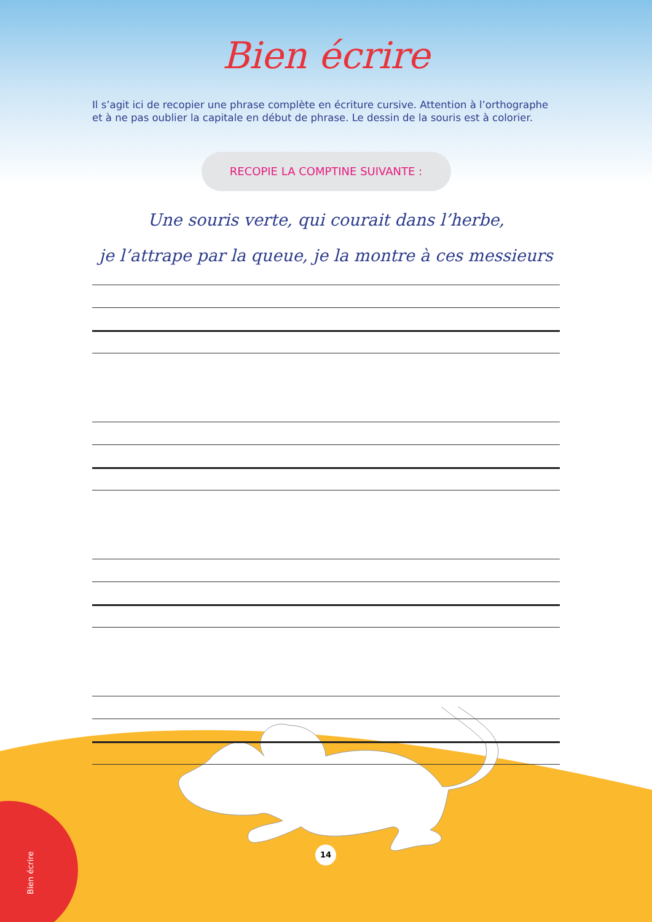Bien écrire
Il s’agit ici de recopier une phrase complète en écriture cursive. Attention à l’orthographe et à ne pas oublier la capitale en début de phrase. Le dessin de la souris est à colorier.
RECOPIE LA COMPTINE SUIVANTE :
Une souris verte, qui courait dans l’herbe,
je l’attrape par la queue, je la montre à ces messieurs
14
Bien écrire